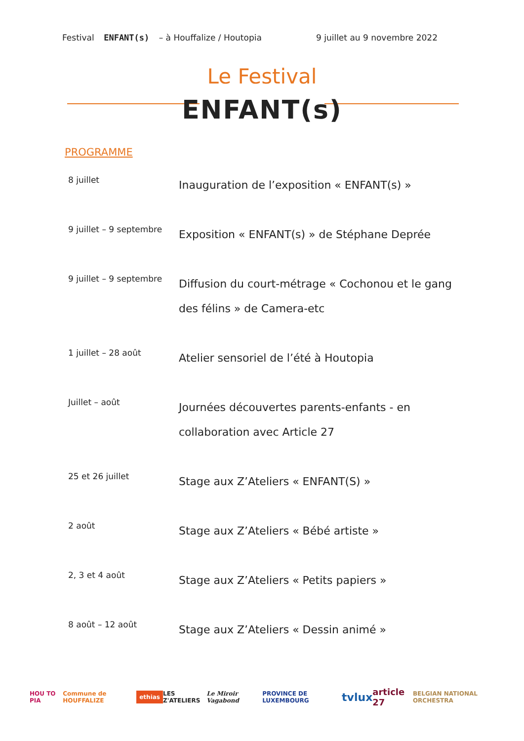Festival ENFANT(s) – à Houffalize / Houtopia 9 juillet au 9 novembre 2022
Le Festival
ENFANT(s)
PROGRAMME
| 8 juillet | Inauguration de l’exposition « ENFANT(s) » |
| 9 juillet – 9 septembre | Exposition « ENFANT(s) » de Stéphane Deprée |
| 9 juillet – 9 septembre | Diffusion du court-métrage « Cochonou et le gang des félins » de Camera-etc |
| 1 juillet – 28 août | Atelier sensoriel de l’été à Houtopia |
| Juillet – août | Journées découvertes parents-enfants - en collaboration avec Article 27 |
| 25 et 26 juillet | Stage aux Z’Ateliers « ENFANT(S) » |
| 2 août | Stage aux Z’Ateliers « Bébé artiste » |
| 2, 3 et 4 août | Stage aux Z’Ateliers « Petits papiers » |
| 8 août – 12 août | Stage aux Z’Ateliers « Dessin animé » |
HOU TO PIA Commune de HOUFFALIZE ethias LES Z'ATELIERS Le Miroir Vagabond PROVINCE DE LUXEMBOURG tvlux article 27 BELGIAN NATIONAL ORCHESTRA